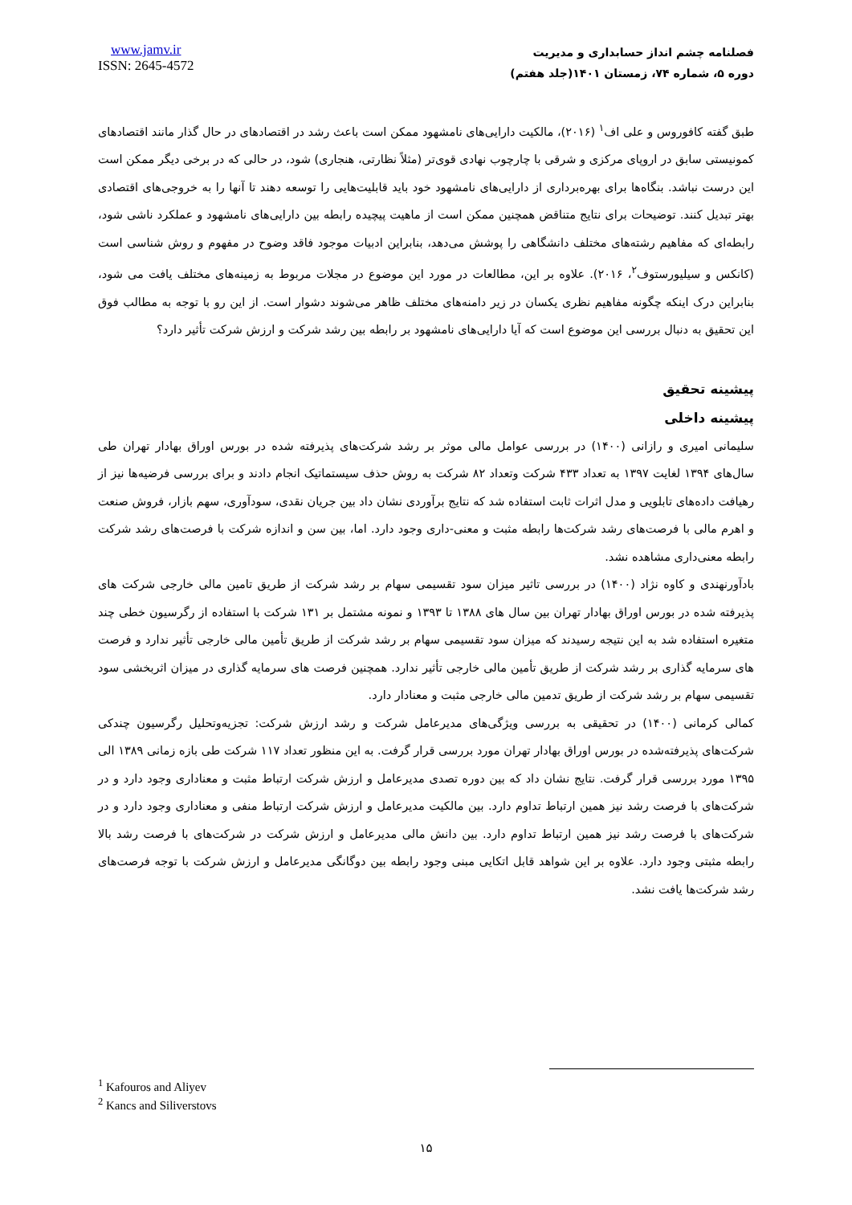www.jamv.ir
ISSN: 2645-4572
فصلنامه چشم انداز حسابداری و مدیریت
دوره ۵، شماره ۷۴، زمستان ۱۴۰۱(جلد هفتم)
طبق گفته کافوروس و علی اف<sup>۱</sup> (۲۰۱۶)، مالکیت دارایی‌های نامشهود ممکن است باعث رشد در اقتصادهای در حال گذار مانند اقتصادهای کمونیستی سابق در اروپای مرکزی و شرقی با چارچوب نهادی قوی‌تر (مثلاً نظارتی، هنجاری) شود، در حالی که در برخی دیگر ممکن است این درست نباشد. بنگاه‌ها برای بهره‌برداری از دارایی‌های نامشهود خود باید قابلیت‌هایی را توسعه دهند تا آنها را به خروجی‌های اقتصادی بهتر تبدیل کنند. توضیحات برای نتایج متناقض همچنین ممکن است از ماهیت پیچیده رابطه بین دارایی‌های نامشهود و عملکرد ناشی شود، رابطه‌ای که مفاهیم رشته‌های مختلف دانشگاهی را پوشش می‌دهد، بنابراین ادبیات موجود فاقد وضوح در مفهوم و روش شناسی است (کانکس و سیلیورستوف<sup>۲</sup>، ۲۰۱۶). علاوه بر این، مطالعات در مورد این موضوع در مجلات مربوط به زمینه‌های مختلف یافت می شود، بنابراین درک اینکه چگونه مفاهیم نظری یکسان در زیر دامنه‌های مختلف ظاهر می‌شوند دشوار است. از این رو با توجه به مطالب فوق این تحقیق به دنبال بررسی این موضوع است که آیا دارایی‌های نامشهود بر رابطه بین رشد شرکت و ارزش شرکت تأثیر دارد؟
پیشینه تحقیق
پیشینه داخلی
سلیمانی امیری و رازانی (۱۴۰۰) در بررسی عوامل مالی موثر بر رشد شرکت‌های پذیرفته شده در بورس اوراق بهادار تهران طی سال‌های ۱۳۹۴ لغایت ۱۳۹۷ به تعداد ۴۳۳ شرکت وتعداد ۸۲ شرکت به روش حذف سیستماتیک انجام دادند و برای بررسی فرضیه‌ها نیز از رهیافت داده‌های تابلویی و مدل اثرات ثابت استفاده شد که نتایج برآوردی نشان داد بین جریان نقدی، سودآوری، سهم بازار، فروش صنعت و اهرم مالی با فرصت‌های رشد شرکت‌ها رابطه مثبت و معنی-داری وجود دارد. اما، بین سن و اندازه شرکت با فرصت‌های رشد شرکت رابطه معنی‌داری مشاهده نشد.
بادآورنهندی و کاوه نژاد (۱۴۰۰) در بررسی تاثیر میزان سود تقسیمی سهام بر رشد شرکت از طریق تامین مالی خارجی شرکت های پذیرفته شده در بورس اوراق بهادار تهران بین سال های ۱۳۸۸ تا ۱۳۹۳ و نمونه مشتمل بر ۱۳۱ شرکت با استفاده از رگرسیون خطی چند متغیره استفاده شد به این نتیجه رسیدند که میزان سود تقسیمی سهام بر رشد شرکت از طریق تأمین مالی خارجی تأثیر ندارد و فرصت های سرمایه گذاری بر رشد شرکت از طریق تأمین مالی خارجی تأثیر ندارد. همچنین فرصت های سرمایه گذاری در میزان اثربخشی سود تقسیمی سهام بر رشد شرکت از طریق تدمین مالی خارجی مثبت و معنادار دارد.
کمالی کرمانی (۱۴۰۰) در تحقیقی به بررسی ویژگی‌های مدیرعامل شرکت و رشد ارزش شرکت: تجزیه‌وتحلیل رگرسیون چندکی شرکت‌های پذیرفته‌شده در بورس اوراق بهادار تهران مورد بررسی قرار گرفت. به این منظور تعداد ۱۱۷ شرکت طی بازه زمانی ۱۳۸۹ الی ۱۳۹۵ مورد بررسی قرار گرفت. نتایج نشان داد که بین دوره تصدی مدیرعامل و ارزش شرکت ارتباط مثبت و معناداری وجود دارد و در شرکت‌های با فرصت رشد نیز همین ارتباط تداوم دارد. بین مالکیت مدیرعامل و ارزش شرکت ارتباط منفی و معناداری وجود دارد و در شرکت‌های با فرصت رشد نیز همین ارتباط تداوم دارد. بین دانش مالی مدیرعامل و ارزش شرکت در شرکت‌های با فرصت رشد بالا رابطه مثبتی وجود دارد. علاوه بر این شواهد قابل اتکایی مبنی وجود رابطه بین دوگانگی مدیرعامل و ارزش شرکت با توجه فرصت‌های رشد شرکت‌ها یافت نشد.
<sup>1</sup> Kafouros and Aliyev
<sup>2</sup> Kancs and Siliverstovs
۱۵